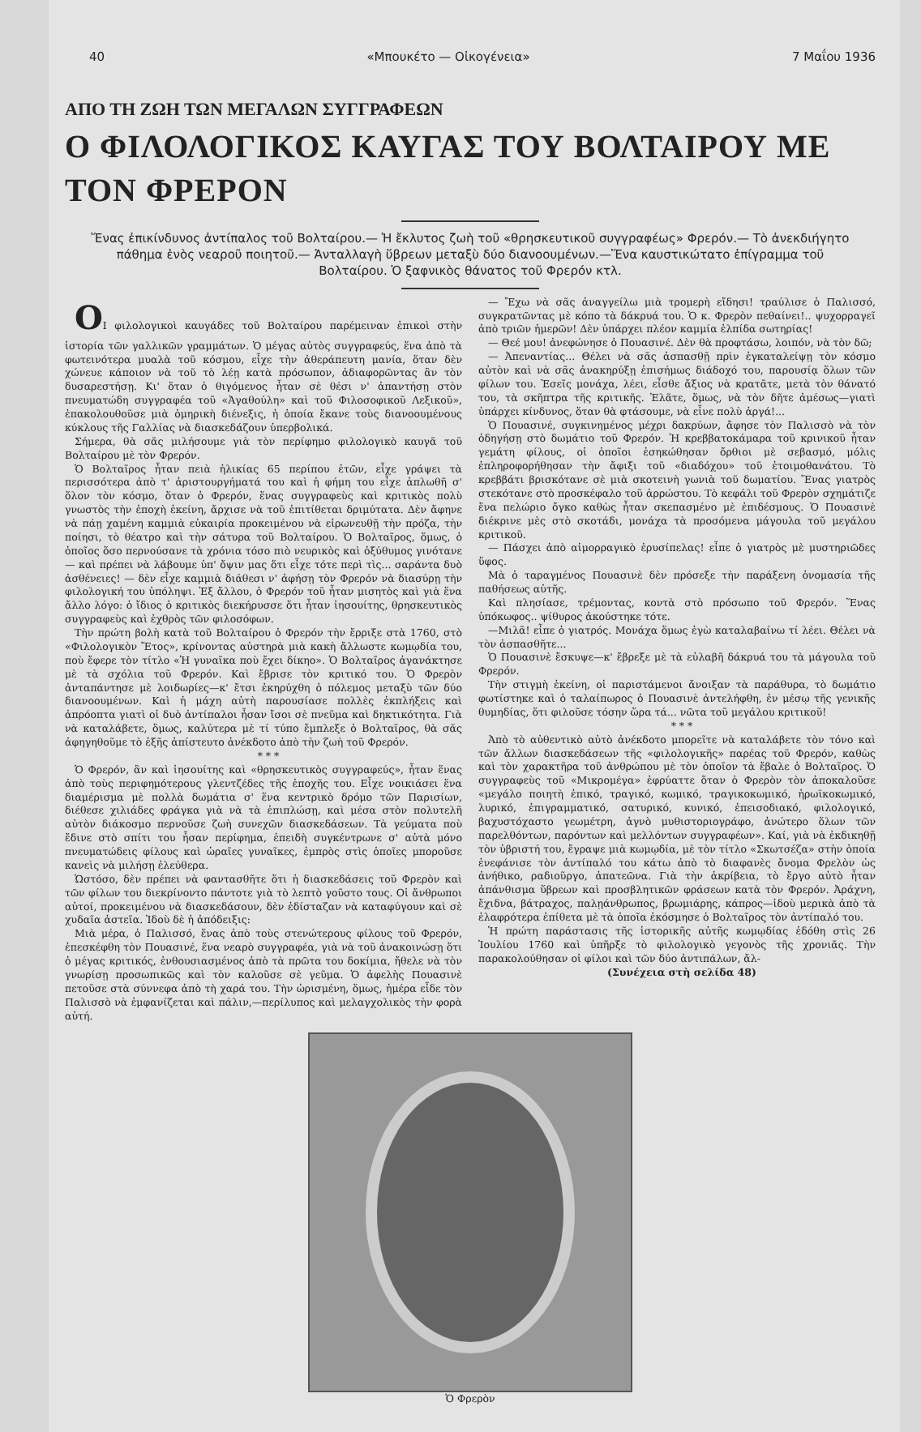40 «Μπουκέτο — Οἰκογένεια» 7 Μαΐου 1936
ΑΠΟ ΤΗ ΖΩΗ ΤΩΝ ΜΕΓΑΛΩΝ ΣΥΓΓΡΑΦΕΩΝ
Ο ΦΙΛΟΛΟΓΙΚΟΣ ΚΑΥΓΑΣ ΤΟΥ ΒΟΛΤΑΙΡΟΥ ΜΕ ΤΟΝ ΦΡΕΡΟΝ
Ἕνας ἐπικίνδυνος ἀντίπαλος τοῦ Βολταίρου.— Ἡ ἔκλυτος ζωὴ τοῦ «θρησκευτικοῦ συγγραφέως» Φρερόν.— Τὸ ἀνεκδιήγητο πάθημα ἑνὸς νεαροῦ ποιητοῦ.— Ἀνταλλαγὴ ὕβρεων μεταξὺ δύο διανοουμένων.—Ἕνα καυστικώτατο ἐπίγραμμα τοῦ Βολταίρου. Ὁ ξαφνικὸς θάνατος τοῦ Φρερόν κτλ.
ΟΙ φιλολογικοὶ καυγάδες τοῦ Βολταίρου παρέμειναν ἐπικοὶ στὴν ἱστορία τῶν γαλλικῶν γραμμάτων. Ὁ μέγας αὐτὸς συγγραφεύς, ἕνα ἀπὸ τὰ φωτεινότερα μυαλὰ τοῦ κόσμου, εἶχε τὴν ἀθεράπευτη μανία, ὅταν δὲν χώνευε κάποιον νὰ τοῦ τὸ λέῃ κατὰ πρόσωπον, ἀδιαφορῶντας ἂν τὸν δυσαρεστήσῃ. Κι' ὅταν ὁ θιγόμενος ἦταν σὲ θέσι ν' ἀπαντήσῃ στὸν πνευματώδη συγγραφέα τοῦ «Ἀγαθούλη» καὶ τοῦ Φιλοσοφικοῦ Λεξικοῦ», ἐπακολουθοῦσε μιὰ ὁμηρικὴ διένεξις, ἡ ὁποία ἔκανε τοὺς διανοουμένους κύκλους τῆς Γαλλίας νὰ διασκεδάζουν ὑπερβολικά.
Σήμερα, θὰ σᾶς μιλήσουμε γιὰ τὸν περίφημο φιλολογικὸ καυγᾶ τοῦ Βολταίρου μὲ τὸν Φρερόν.
Ὁ Βολταῖρος ἦταν πειὰ ἡλικίας 65 περίπου ἐτῶν, εἶχε γράψει τὰ περισσότερα ἀπὸ τ' ἀριστουργήματά του καὶ ἡ φήμη του εἶχε ἁπλωθῆ σ' ὅλον τὸν κόσμο, ὅταν ὁ Φρερόν, ἕνας συγγραφεὺς καὶ κριτικὸς πολὺ γνωστὸς τὴν ἐποχὴ ἐκείνη, ἄρχισε νὰ τοῦ ἐπιτίθεται δριμύτατα. Δὲν ἄφηνε νὰ πάῃ χαμένη καμμιὰ εὐκαιρία προκειμένου νὰ εἰρωνευθῇ τὴν πρόζα, τὴν ποίησι, τὸ θέατρο καὶ τὴν σάτυρα τοῦ Βολταίρου. Ὁ Βολταῖρος, ὅμως, ὁ ὁποῖος ὅσο περνούσανε τὰ χρόνια τόσο πιὸ νευρικὸς καὶ ὀξύθυμος γινότανε — καὶ πρέπει νὰ λάβουμε ὑπ' ὄψιν μας ὅτι εἶχε τότε περὶ τὶς... σαράντα δυὸ ἀσθένειες! — δὲν εἶχε καμμιὰ διάθεσι ν' ἀφήσῃ τὸν Φρερόν νὰ διασύρῃ τὴν φιλολογική του ὑπόληψι. Ἐξ ἄλλου, ὁ Φρερόν τοῦ ἦταν μισητὸς καὶ γιὰ ἕνα ἄλλο λόγο: ὁ ἴδιος ὁ κριτικὸς διεκήρυσσε ὅτι ἦταν ἰησουίτης, θρησκευτικὸς συγγραφεὺς καὶ ἐχθρὸς τῶν φιλοσόφων.
Τὴν πρώτη βολὴ κατὰ τοῦ Βολταίρου ὁ Φρερόν τὴν ἔρριξε στὰ 1760, στὸ «Φιλολογικὸν Ἔτος», κρίνοντας αὐστηρὰ μιὰ κακὴ ἄλλωστε κωμῳδία του, ποὺ ἔφερε τὸν τίτλο «Ἡ γυναῖκα ποὺ ἔχει δίκηο». Ὁ Βολταῖρος ἀγανάκτησε μὲ τὰ σχόλια τοῦ Φρερόν. Καὶ ἔβρισε τὸν κριτικό του. Ὁ Φρερὸν ἀνταπάντησε μὲ λοιδωρίες—κ' ἔτσι ἐκηρύχθη ὁ πόλεμος μεταξὺ τῶν δύο διανοουμένων. Καὶ ἡ μάχη αὐτὴ παρουσίασε πολλὲς ἐκπλήξεις καὶ ἀπρόοπτα γιατὶ οἱ δυὸ ἀντίπαλοι ἦσαν ἴσοι σὲ πνεῦμα καὶ δηκτικότητα. Γιὰ νὰ καταλάβετε, ὅμως, καλύτερα μὲ τί τύπο ἔμπλεξε ὁ Βολταῖρος, θὰ σᾶς ἀφηγηθοῦμε τὸ ἑξῆς ἀπίστευτο ἀνέκδοτο ἀπὸ τὴν ζωὴ τοῦ Φρερόν.
* * *
Ὁ Φρερόν, ἂν καὶ ἰησουίτης καὶ «θρησκευτικὸς συγγραφεύς», ἦταν ἕνας ἀπὸ τοὺς περιφημότερους γλεντζέδες τῆς ἐποχῆς του. Εἶχε νοικιάσει ἕνα διαμέρισμα μὲ πολλὰ δωμάτια σ' ἕνα κεντρικὸ δρόμο τῶν Παρισίων, διέθεσε χιλιάδες φράγκα γιὰ νὰ τὰ ἐπιπλώσῃ, καὶ μέσα στὸν πολυτελῆ αὐτὸν διάκοσμο περνοῦσε ζωὴ συνεχῶν διασκεδάσεων. Τὰ γεύματα ποὺ ἔδινε στὸ σπίτι του ἦσαν περίφημα, ἐπειδὴ συγκέντρωνε σ' αὐτὰ μόνο πνευματώδεις φίλους καὶ ὡραῖες γυναῖκες, ἐμπρὸς στὶς ὁποῖες μποροῦσε κανεὶς νὰ μιλήσῃ ἐλεύθερα.
Ὡστόσο, δὲν πρέπει νὰ φαντασθῆτε ὅτι ἡ διασκεδάσεις τοῦ Φρερὸν καὶ τῶν φίλων του διεκρίνοντο πάντοτε γιὰ τὸ λεπτὸ γοῦστο τους. Οἱ ἄνθρωποι αὐτοί, προκειμένου νὰ διασκεδάσουν, δὲν ἐδίσταζαν νὰ καταφύγουν καὶ σὲ χυδαῖα ἀστεῖα. Ἰδοὺ δὲ ἡ ἀπόδειξις:
Μιὰ μέρα, ὁ Παλισσό, ἕνας ἀπὸ τοὺς στενώτερους φίλους τοῦ Φρερόν, ἐπεσκέφθη τὸν Πουασινέ, ἕνα νεαρὸ συγγραφέα, γιὰ νὰ τοῦ ἀνακοινώσῃ ὅτι ὁ μέγας κριτικός, ἐνθουσιασμένος ἀπὸ τὰ πρῶτα του δοκίμια, ἤθελε νὰ τὸν γνωρίσῃ προσωπικῶς καὶ τὸν καλοῦσε σὲ γεῦμα. Ὁ ἀφελὴς Πουασινὲ πετοῦσε στὰ σύννεφα ἀπὸ τὴ χαρά του. Τὴν ὡρισμένη, ὅμως, ἡμέρα εἶδε τὸν Παλισσὸ νὰ ἐμφανίζεται καὶ πάλιν,—περίλυπος καὶ μελαγχολικὸς τὴν φορὰ αὐτή.
— Ἔχω νὰ σᾶς ἀναγγείλω μιὰ τρομερὴ εἴδησι! τραύλισε ὁ Παλισσό, συγκρατῶντας μὲ κόπο τὰ δάκρυά του. Ὁ κ. Φρερὸν πεθαίνει!.. ψυχορραγεῖ ἀπὸ τριῶν ἡμερῶν! Δὲν ὑπάρχει πλέον καμμία ἐλπίδα σωτηρίας!
— Θεέ μου! ἀνεφώνησε ὁ Πουασινέ. Δὲν θὰ προφτάσω, λοιπόν, νὰ τὸν δῶ;
— Ἀπεναντίας... Θέλει νὰ σᾶς ἀσπασθῇ πρὶν ἐγκαταλείψῃ τὸν κόσμο αὐτὸν καὶ νὰ σᾶς ἀνακηρύξῃ ἐπισήμως διάδοχό του, παρουσίᾳ ὅλων τῶν φίλων του. Ἐσεῖς μονάχα, λέει, εἶσθε ἄξιος νὰ κρατᾶτε, μετὰ τὸν θάνατό του, τὰ σκῆπτρα τῆς κριτικῆς. Ἐλᾶτε, ὅμως, νὰ τὸν δῆτε ἀμέσως—γιατὶ ὑπάρχει κίνδυνος, ὅταν θὰ φτάσουμε, νὰ εἶνε πολὺ ἀργά!...
Ὁ Πουασινέ, συγκινημένος μέχρι δακρύων, ἄφησε τὸν Παλισσὸ νὰ τὸν ὁδηγήσῃ στὸ δωμάτιο τοῦ Φρερόν. Ἡ κρεββατοκάμαρα τοῦ κρινικοῦ ἦταν γεμάτη φίλους, οἱ ὁποῖοι ἐσηκώθησαν ὄρθιοι μὲ σεβασμό, μόλις ἐπληροφορήθησαν τὴν ἄφιξι τοῦ «διαδόχου» τοῦ ἑτοιμοθανάτου. Τὸ κρεββάτι βρισκότανε σὲ μιὰ σκοτεινὴ γωνιὰ τοῦ δωματίου. Ἕνας γιατρὸς στεκότανε στὸ προσκέφαλο τοῦ ἀρρώστου. Τὸ κεφάλι τοῦ Φρερὸν σχημάτιζε ἕνα πελώριο ὄγκο καθὼς ἦταν σκεπασμένο μὲ ἐπιδέσμους. Ὁ Πουασινὲ διέκρινε μὲς στὸ σκοτάδι, μονάχα τὰ προσόμενα μάγουλα τοῦ μεγάλου κριτικοῦ.
— Πάσχει ἀπὸ αἱμορραγικὸ ἐρυσίπελας! εἶπε ὁ γιατρὸς μὲ μυστηριῶδες ὕφος.
Μὰ ὁ ταραγμένος Πουασινὲ δὲν πρόσεξε τὴν παράξενη ὀνομασία τῆς παθήσεως αὐτῆς.
Καὶ πλησίασε, τρέμοντας, κοντὰ στὸ πρόσωπο τοῦ Φρερόν. Ἕνας ὑπόκωφος.. ψίθυρος ἀκούστηκε τότε.
—Μιλᾶ! εἶπε ὁ γιατρός. Μονάχα ὅμως ἐγὼ καταλαβαίνω τί λέει. Θέλει νὰ τὸν ἀσπασθῆτε...
Ὁ Πουασινὲ ἔσκυψε—κ' ἔβρεξε μὲ τὰ εὐλαβῆ δάκρυά του τὰ μάγουλα τοῦ Φρερόν.
Τὴν στιγμὴ ἐκείνη, οἱ παριστάμενοι ἄνοιξαν τὰ παράθυρα, τὸ δωμάτιο φωτίστηκε καὶ ὁ ταλαίπωρος ὁ Πουασινὲ ἀντελήφθη, ἐν μέσῳ τῆς γενικῆς θυμηδίας, ὅτι φιλοῦσε τόσην ὥρα τά... νῶτα τοῦ μεγάλου κριτικοῦ!
* * *
Ἀπὸ τὸ αὐθεντικὸ αὐτὸ ἀνέκδοτο μπορεῖτε νὰ καταλάβετε τὸν τόνο καὶ τῶν ἄλλων διασκεδάσεων τῆς «φιλολογικῆς» παρέας τοῦ Φρερόν, καθὼς καὶ τὸν χαρακτῆρα τοῦ ἀνθρώπου μὲ τὸν ὁποῖον τὰ ἔβαλε ὁ Βολταῖρος. Ὁ συγγραφεὺς τοῦ «Μικρομέγα» ἐφρύαττε ὅταν ὁ Φρερὸν τὸν ἀποκαλοῦσε «μεγάλο ποιητὴ ἐπικό, τραγικό, κωμικό, τραγικοκωμικό, ἡρωϊκοκωμικό, λυρικό, ἐπιγραμματικό, σατυρικό, κυνικό, ἐπεισοδιακό, φιλολογικό, βαχυστόχαστο γεωμέτρη, ἁγνὸ μυθιστοριογράφο, ἀνώτερο ὅλων τῶν παρελθόντων, παρόντων καὶ μελλόντων συγγραφέων». Καί, γιὰ νὰ ἐκδικηθῇ τὸν ὑβριστή του, ἔγραψε μιὰ κωμῳδία, μὲ τὸν τίτλο «Σκωτσέζα» στὴν ὁποία ἐνεφάνισε τὸν ἀντίπαλό του κάτω ἀπὸ τὸ διαφανὲς ὄνομα Φρελὸν ὡς ἀνήθικο, ραδιοῦργο, ἀπατεῶνα. Γιὰ τὴν ἀκρίβεια, τὸ ἔργο αὐτὸ ἦταν ἀπάνθισμα ὕβρεων καὶ προσβλητικῶν φράσεων κατὰ τὸν Φρερόν. Ἀράχνη, ἔχιδνα, βάτραχος, παλῃάνθρωπος, βρωμιάρης, κάπρος—ἰδοὺ μερικὰ ἀπὸ τὰ ἐλαφρότερα ἐπίθετα μὲ τὰ ὁποῖα ἐκόσμησε ὁ Βολταῖρος τὸν ἀντίπαλό του.
Ἡ πρώτη παράστασις τῆς ἱστορικῆς αὐτῆς κωμῳδίας ἐδόθη στὶς 26 Ἰουλίου 1760 καὶ ὑπῆρξε τὸ φιλολογικὸ γεγονὸς τῆς χρονιᾶς. Τὴν παρακολούθησαν οἱ φίλοι καὶ τῶν δύο ἀντιπάλων, ἄλ-
(Συνέχεια στὴ σελίδα 48)
Ὁ Φρερὸν